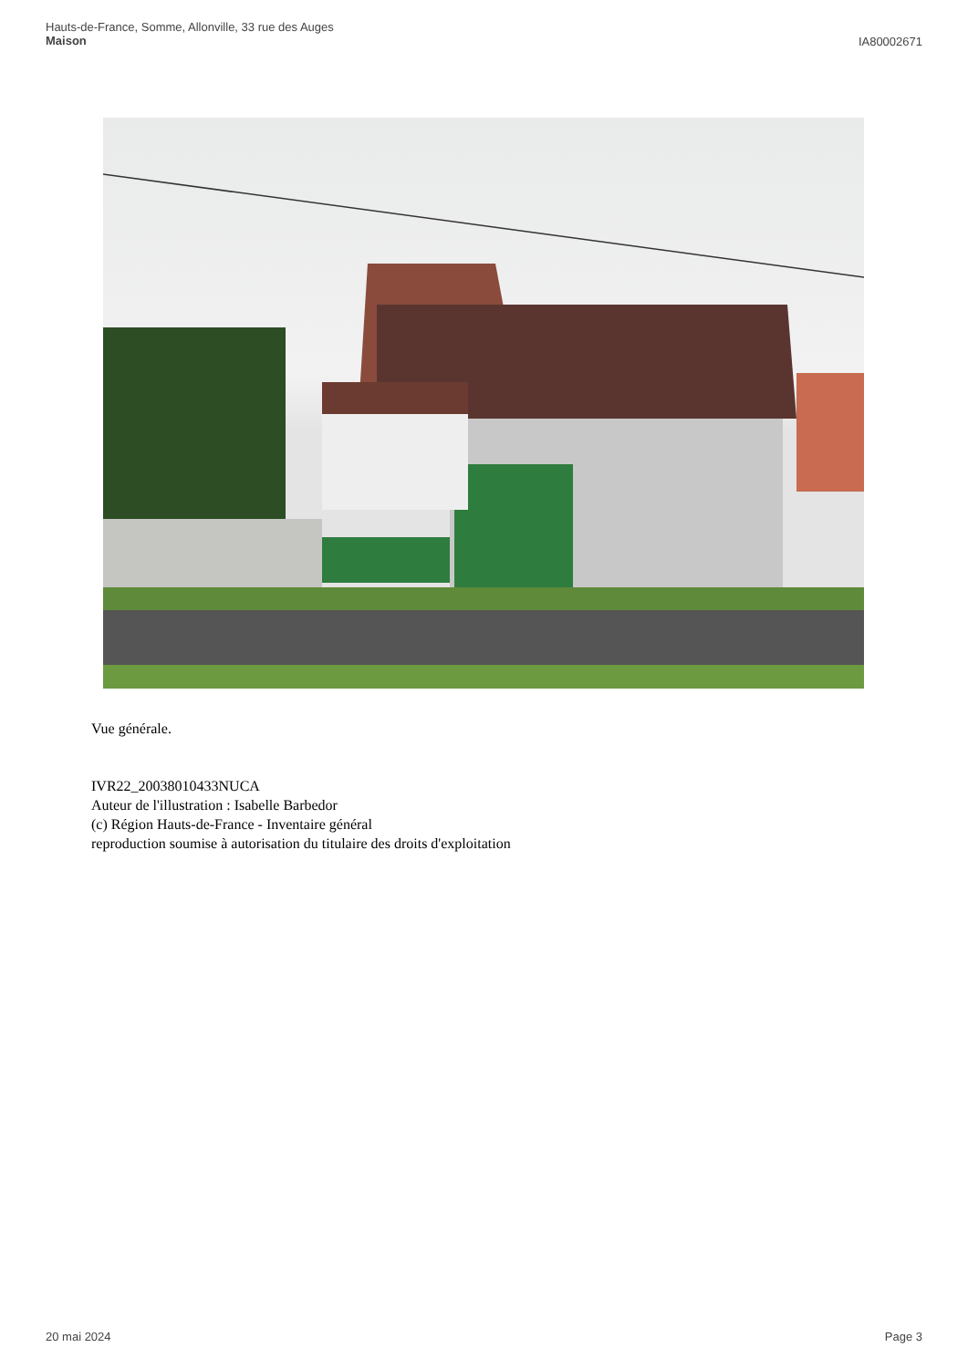Hauts-de-France, Somme, Allonville, 33 rue des Auges
Maison
IA80002671
Vue générale.
IVR22_20038010433NUCA
Auteur de l'illustration : Isabelle Barbedor
(c) Région Hauts-de-France - Inventaire général
reproduction soumise à autorisation du titulaire des droits d'exploitation
20 mai 2024 Page 3